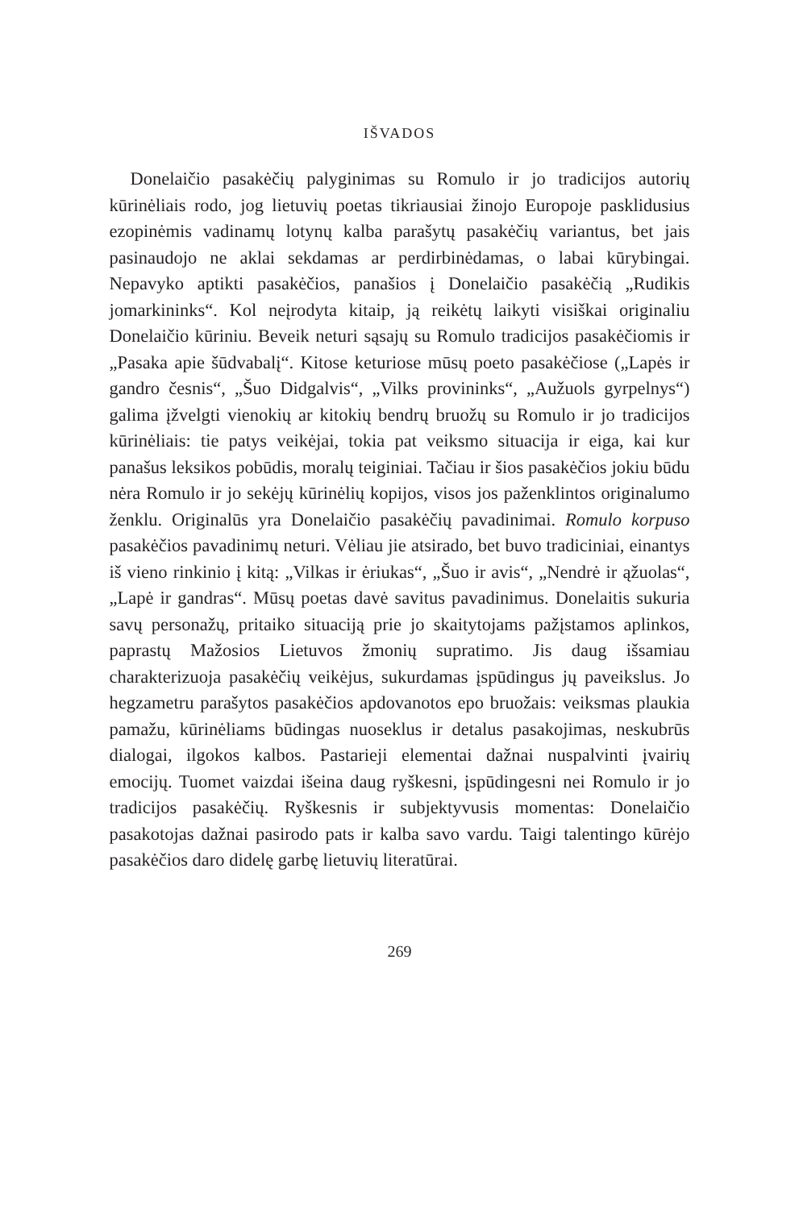IŠVADOS
Donelaičio pasakėčių palyginimas su Romulo ir jo tradicijos autorių kūrinėliais rodo, jog lietuvių poetas tikriausiai žinojo Europoje pasklidusius ezopinėmis vadinamų lotynų kalba parašytų pasakėčių variantus, bet jais pasinaudojo ne aklai sekdamas ar perdirbinėdamas, o labai kūrybingai. Nepavyko aptikti pasakėčios, panašios į Donelaičio pasakėčią „Rudikis jomarkininks“. Kol neįrodyta kitaip, ją reikėtų laikyti visiškai originaliu Donelaičio kūriniu. Beveik neturi sąsajų su Romulo tradicijos pasakėčiomis ir „Pasaka apie šūdvabalį“. Kitose keturiose mūsų poeto pasakėčiose („Lapės ir gandro česnis“, „Šuo Didgalvis“, „Vilks provininks“, „Aužuols gyrpelnys“) galima įžvelgti vienokių ar kitokių bendrų bruožų su Romulo ir jo tradicijos kūrinėliais: tie patys veikėjai, tokia pat veiksmo situacija ir eiga, kai kur panašus leksikos pobūdis, moralų teiginiai. Tačiau ir šios pasakėčios jokiu būdu nėra Romulo ir jo sekėjų kūrinėlių kopijos, visos jos paženklintos originalumo ženklu. Originalūs yra Donelaičio pasakėčių pavadinimai. Romulo korpuso pasakėčios pavadinimų neturi. Vėliau jie atsirado, bet buvo tradiciniai, einantys iš vieno rinkinio į kitą: „Vilkas ir ėriukas“, „Šuo ir avis“, „Nendrė ir ąžuolas“, „Lapė ir gandras“. Mūsų poetas davė savitus pavadinimus. Donelaitis sukuria savų personažų, pritaiko situaciją prie jo skaitytojams pažįstamos aplinkos, paprastų Mažosios Lietuvos žmonių supratimo. Jis daug išsamiau charakterizuoja pasakėčių veikėjus, sukurdamas įspūdingus jų paveikslus. Jo hegzametru parašytos pasakėčios apdovanotos epo bruožais: veiksmas plaukia pamažu, kūrinėliams būdingas nuoseklus ir detalus pasakojimas, neskubrūs dialogai, ilgokos kalbos. Pastarieji elementai dažnai nuspalvinti įvairių emocijų. Tuomet vaizdai išeina daug ryškesni, įspūdingesni nei Romulo ir jo tradicijos pasakėčių. Ryškesnis ir subjektyvusis momentas: Donelaičio pasakotojas dažnai pasirodo pats ir kalba savo vardu. Taigi talentingo kūrėjo pasakėčios daro didelę garbę lietuvių literatūrai.
269